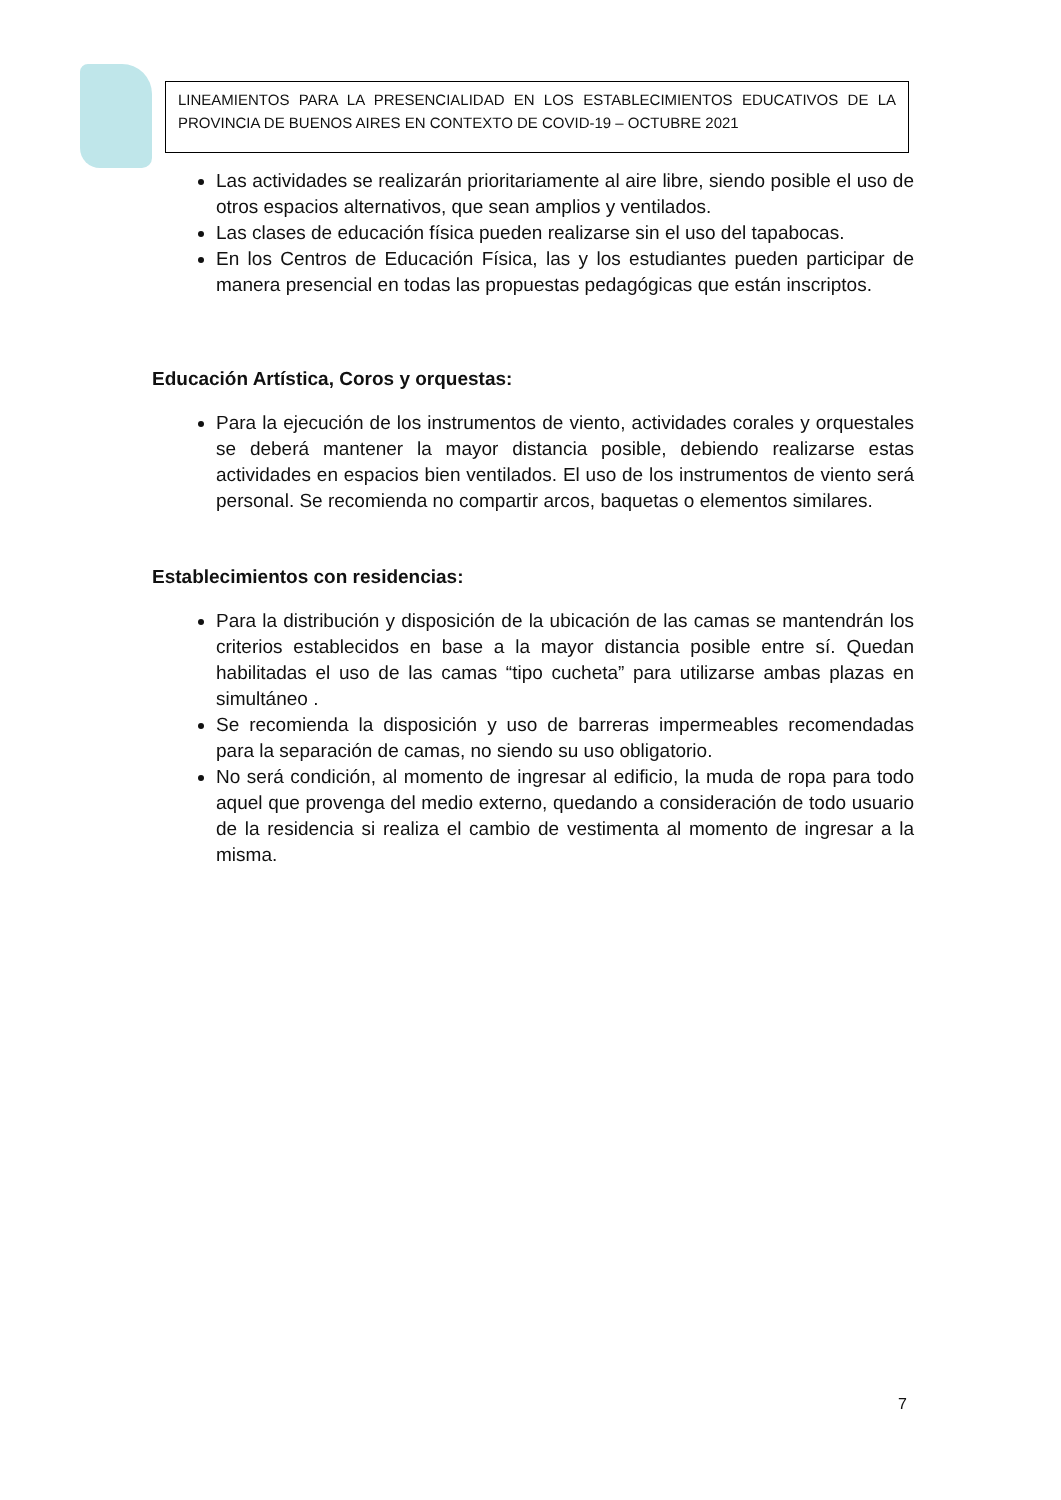LINEAMIENTOS PARA LA PRESENCIALIDAD EN LOS ESTABLECIMIENTOS EDUCATIVOS DE LA PROVINCIA DE BUENOS AIRES EN CONTEXTO DE COVID-19 – OCTUBRE 2021
Las actividades se realizarán prioritariamente al aire libre, siendo posible el uso de otros espacios alternativos, que sean amplios y ventilados.
Las clases de educación física pueden realizarse sin el uso del tapabocas.
En los Centros de Educación Física, las y los estudiantes pueden participar de manera presencial en todas las propuestas pedagógicas que están inscriptos.
Educación Artística, Coros y orquestas:
Para la ejecución de los instrumentos de viento, actividades corales y orquestales se deberá mantener la mayor distancia posible, debiendo realizarse estas actividades en espacios bien ventilados. El uso de los instrumentos de viento será personal. Se recomienda no compartir arcos, baquetas o elementos similares.
Establecimientos con residencias:
Para la distribución y disposición de la ubicación de las camas se mantendrán los criterios establecidos en base a la mayor distancia posible entre sí. Quedan habilitadas el uso de las camas “tipo cucheta” para utilizarse ambas plazas en simultáneo .
Se recomienda la disposición y uso de barreras impermeables recomendadas para la separación de camas, no siendo su uso obligatorio.
No será condición, al momento de ingresar al edificio, la muda de ropa para todo aquel que provenga del medio externo, quedando a consideración de todo usuario de la residencia si realiza el cambio de vestimenta al momento de ingresar a la misma.
7